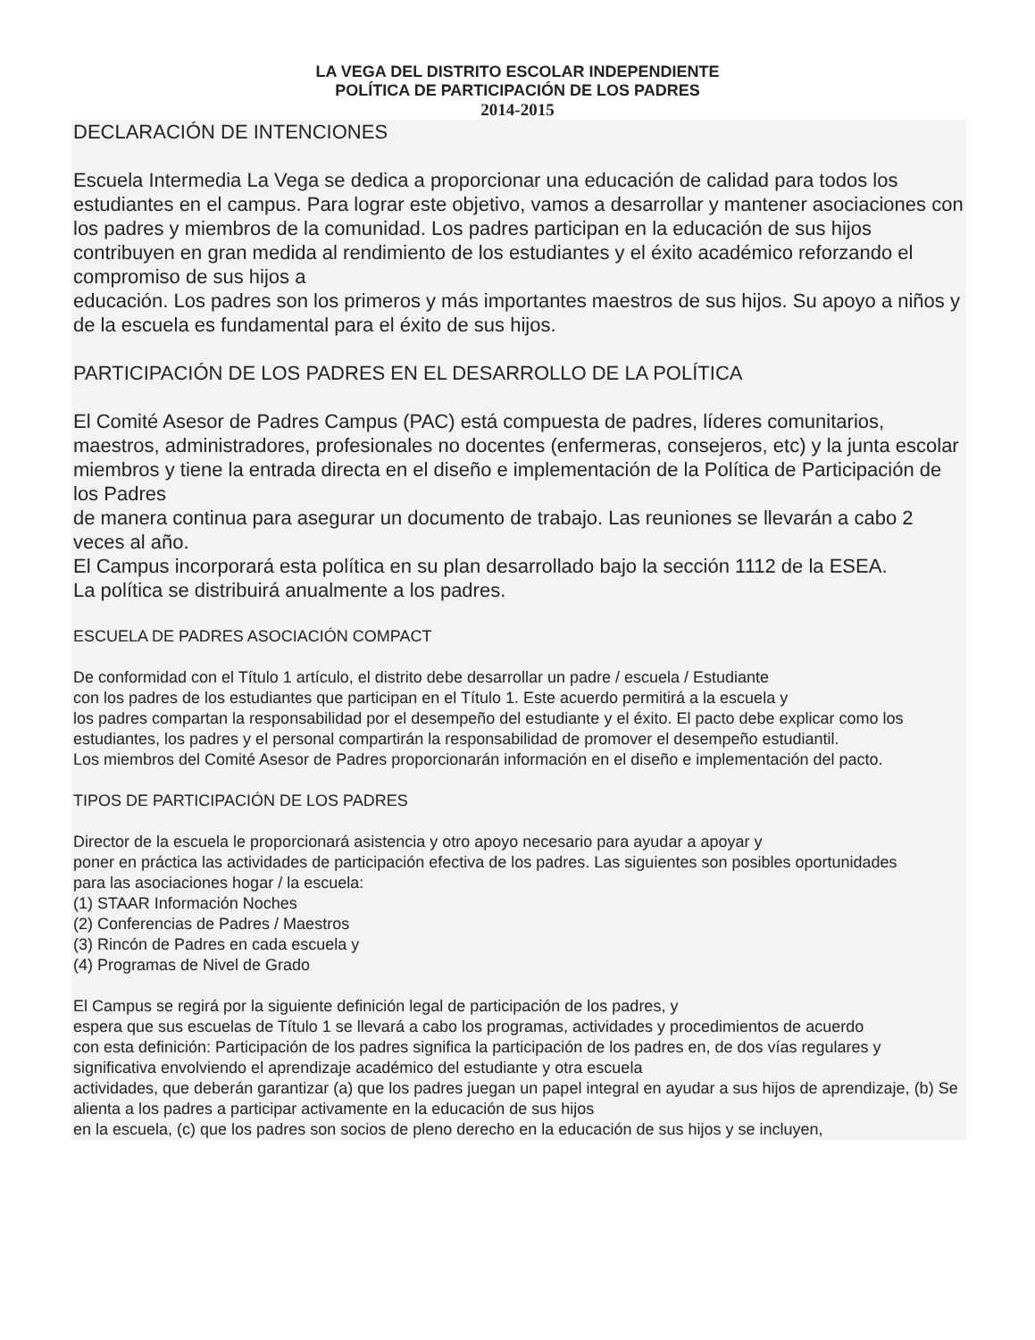LA VEGA DEL DISTRITO ESCOLAR INDEPENDIENTE
POLÍTICA DE PARTICIPACIÓN DE LOS PADRES
2014-2015
DECLARACIÓN DE INTENCIONES
Escuela Intermedia La Vega se dedica a proporcionar una educación de calidad para todos los estudiantes en el campus. Para lograr este objetivo, vamos a desarrollar y mantener asociaciones con los padres y miembros de la comunidad. Los padres participan en la educación de sus hijos contribuyen en gran medida al rendimiento de los estudiantes y el éxito académico reforzando el compromiso de sus hijos a
educación. Los padres son los primeros y más importantes maestros de sus hijos. Su apoyo a niños y de la escuela es fundamental para el éxito de sus hijos.
PARTICIPACIÓN DE LOS PADRES EN EL DESARROLLO DE LA POLÍTICA
El Comité Asesor de Padres Campus (PAC) está compuesta de padres, líderes comunitarios, maestros, administradores, profesionales no docentes (enfermeras, consejeros, etc) y la junta escolar
miembros y tiene la entrada directa en el diseño e implementación de la Política de Participación de los Padres
de manera continua para asegurar un documento de trabajo. Las reuniones se llevarán a cabo 2 veces al año.
El Campus incorporará esta política en su plan desarrollado bajo la sección 1112 de la ESEA.
La política se distribuirá anualmente a los padres.
ESCUELA DE PADRES ASOCIACIÓN COMPACT
De conformidad con el Título 1 artículo, el distrito debe desarrollar un padre / escuela / Estudiante
con los padres de los estudiantes que participan en el Título 1. Este acuerdo permitirá a la escuela y
los padres compartan la responsabilidad por el desempeño del estudiante y el éxito. El pacto debe explicar como los estudiantes, los padres y el personal compartirán la responsabilidad de promover el desempeño estudiantil.
Los miembros del Comité Asesor de Padres proporcionarán información en el diseño e implementación del pacto.
TIPOS DE PARTICIPACIÓN DE LOS PADRES
Director de la escuela le proporcionará asistencia y otro apoyo necesario para ayudar a apoyar y
poner en práctica las actividades de participación efectiva de los padres. Las siguientes son posibles oportunidades
para las asociaciones hogar / la escuela:
(1) STAAR Información Noches
(2) Conferencias de Padres / Maestros
(3) Rincón de Padres en cada escuela y
(4) Programas de Nivel de Grado
El Campus se regirá por la siguiente definición legal de participación de los padres, y
espera que sus escuelas de Título 1 se llevará a cabo los programas, actividades y procedimientos de acuerdo
con esta definición: Participación de los padres significa la participación de los padres en, de dos vías regulares y significativa envolviendo el aprendizaje académico del estudiante y otra escuela
actividades, que deberán garantizar (a) que los padres juegan un papel integral en ayudar a sus hijos de aprendizaje, (b) Se alienta a los padres a participar activamente en la educación de sus hijos
en la escuela, (c) que los padres son socios de pleno derecho en la educación de sus hijos y se incluyen,